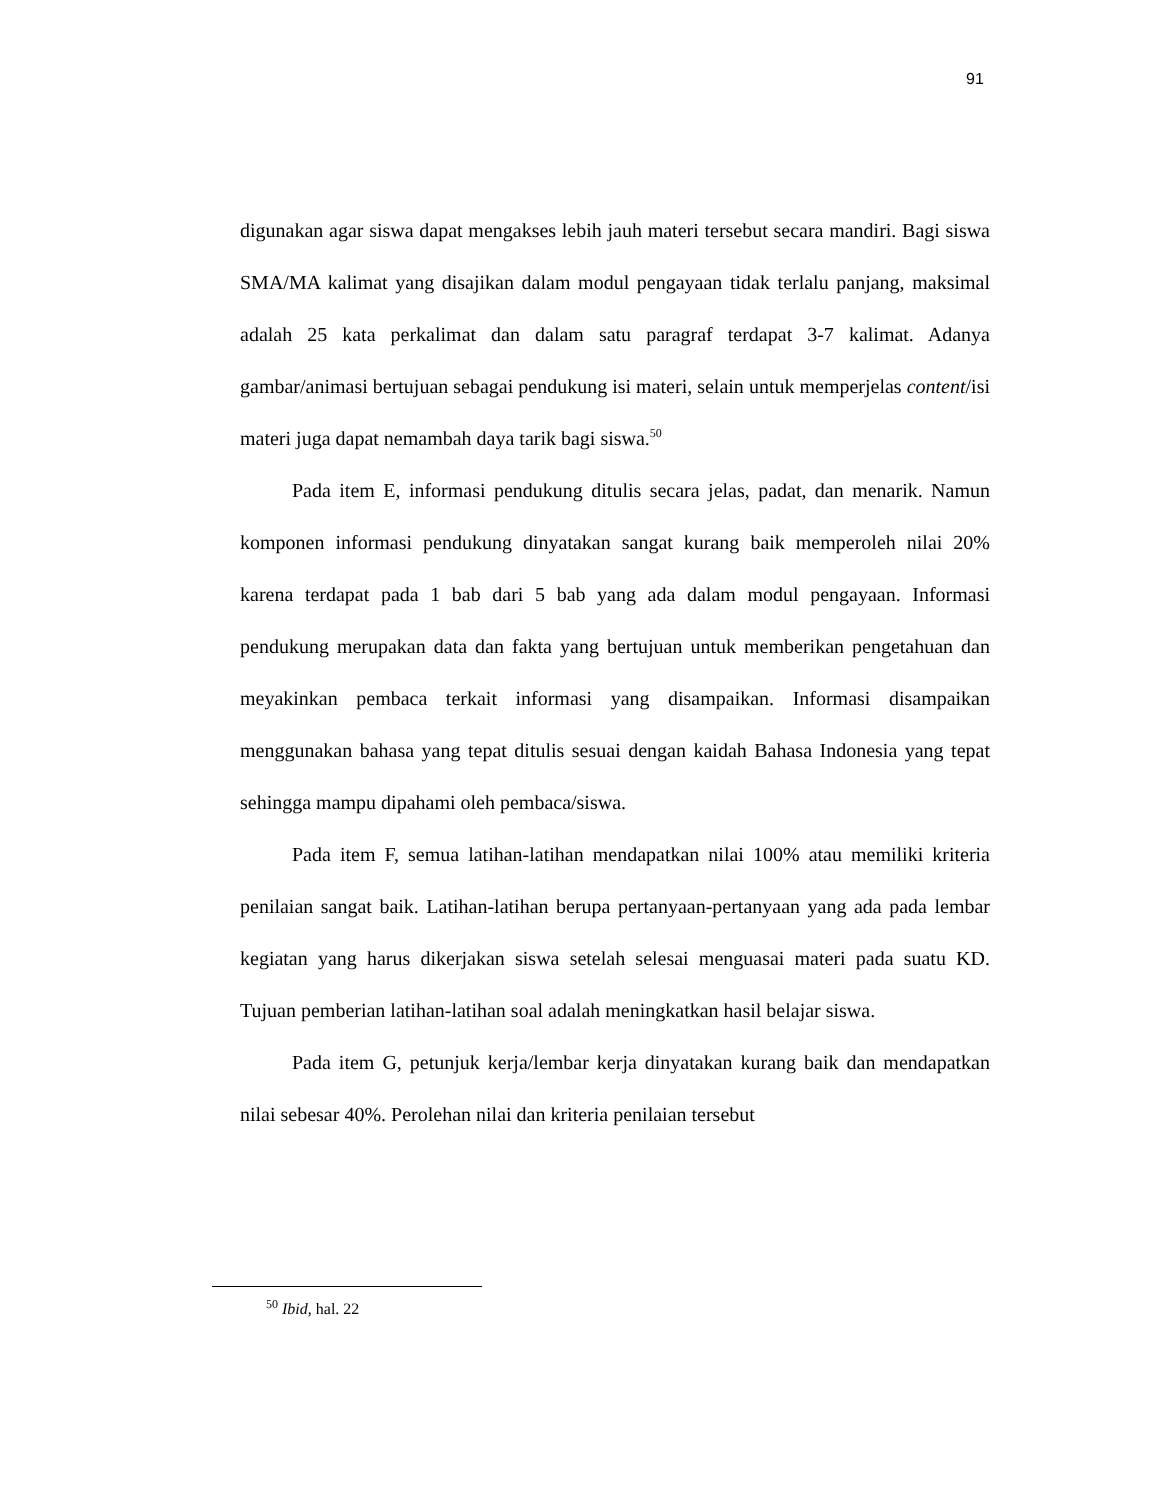91
digunakan agar siswa dapat mengakses lebih jauh materi tersebut secara mandiri. Bagi siswa SMA/MA kalimat yang disajikan dalam modul pengayaan tidak terlalu panjang, maksimal adalah 25 kata perkalimat dan dalam satu paragraf terdapat 3-7 kalimat. Adanya gambar/animasi bertujuan sebagai pendukung isi materi, selain untuk memperjelas content/isi materi juga dapat nemambah daya tarik bagi siswa.<sup>50</sup>
Pada item E, informasi pendukung ditulis secara jelas, padat, dan menarik. Namun komponen informasi pendukung dinyatakan sangat kurang baik memperoleh nilai 20% karena terdapat pada 1 bab dari 5 bab yang ada dalam modul pengayaan. Informasi pendukung merupakan data dan fakta yang bertujuan untuk memberikan pengetahuan dan meyakinkan pembaca terkait informasi yang disampaikan. Informasi disampaikan menggunakan bahasa yang tepat ditulis sesuai dengan kaidah Bahasa Indonesia yang tepat sehingga mampu dipahami oleh pembaca/siswa.
Pada item F, semua latihan-latihan mendapatkan nilai 100% atau memiliki kriteria penilaian sangat baik. Latihan-latihan berupa pertanyaan-pertanyaan yang ada pada lembar kegiatan yang harus dikerjakan siswa setelah selesai menguasai materi pada suatu KD. Tujuan pemberian latihan-latihan soal adalah meningkatkan hasil belajar siswa.
Pada item G, petunjuk kerja/lembar kerja dinyatakan kurang baik dan mendapatkan nilai sebesar 40%. Perolehan nilai dan kriteria penilaian tersebut
<sup>50</sup> Ibid, hal. 22